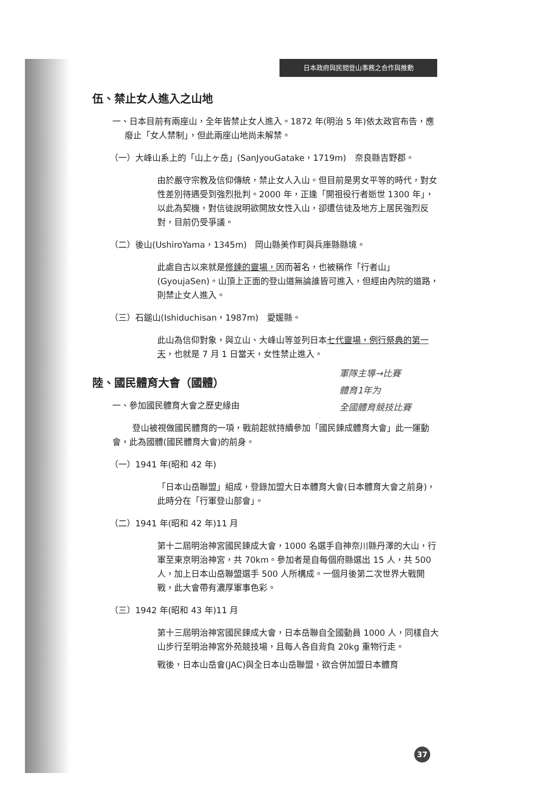日本政府與民間登山事務之合作與推動
伍、禁止女人進入之山地
一、日本目前有兩座山，全年皆禁止女人進入。1872 年(明治 5 年)依太政官布告，應廢止「女人禁制」，但此兩座山地尚未解禁。
（一）大峰山系上的「山上ヶ岳」(SanJyouGatake，1719m)　奈良縣吉野郡。
由於嚴守宗教及信仰傳統，禁止女人入山。但目前是男女平等的時代，對女性差別待遇受到強烈批判。2000 年，正逢「開祖役行者逝世 1300 年」，以此為契機，對信徒說明欲開放女性入山，卻遭信徒及地方上居民強烈反對，目前仍受爭議。
（二）後山(UshiroYama，1345m)　岡山縣美作町與兵庫縣縣境。
此處自古以來就是修鍊的靈場，因而著名，也被稱作「行者山」(GyoujaSen)。山頂上正面的登山道無論誰皆可進入，但經由內院的道路，則禁止女人進入。
（三）石鎚山(Ishiduchisan，1987m)　愛媛縣。
此山為信仰對象，與立山、大峰山等並列日本七代靈場，例行祭典的第一天，也就是 7 月 1 日當天，女性禁止進入。
軍隊主導→比賽
體育1年为
全國體育競技比賽
陸、國民體育大會（國體）
一、參加國民體育大會之歷史緣由
登山被視做國民體育的一項，戰前起就持續參加「國民鍊成體育大會」此一運動會，此為國體(國民體育大會)的前身。
（一）1941 年(昭和 42 年)
「日本山岳聯盟」組成，登錄加盟大日本體育大會(日本體育大會之前身)，此時分在「行軍登山部會」。
（二）1941 年(昭和 42 年)11 月
第十二屆明治神宮國民鍊成大會，1000 名選手自神奈川縣丹澤的大山，行軍至東京明治神宮，共 70km。參加者是自每個府縣選出 15 人，共 500 人，加上日本山岳聯盟選手 500 人所構成。一個月後第二次世界大戰開戰，此大會帶有濃厚軍事色彩。
（三）1942 年(昭和 43 年)11 月
第十三屆明治神宮國民鍊成大會，日本岳聯自全國動員 1000 人，同樣自大山步行至明治神宮外苑競技場，且每人各自背負 20kg 重物行走。
戰後，日本山岳會(JAC)與全日本山岳聯盟，欲合併加盟日本體育
37